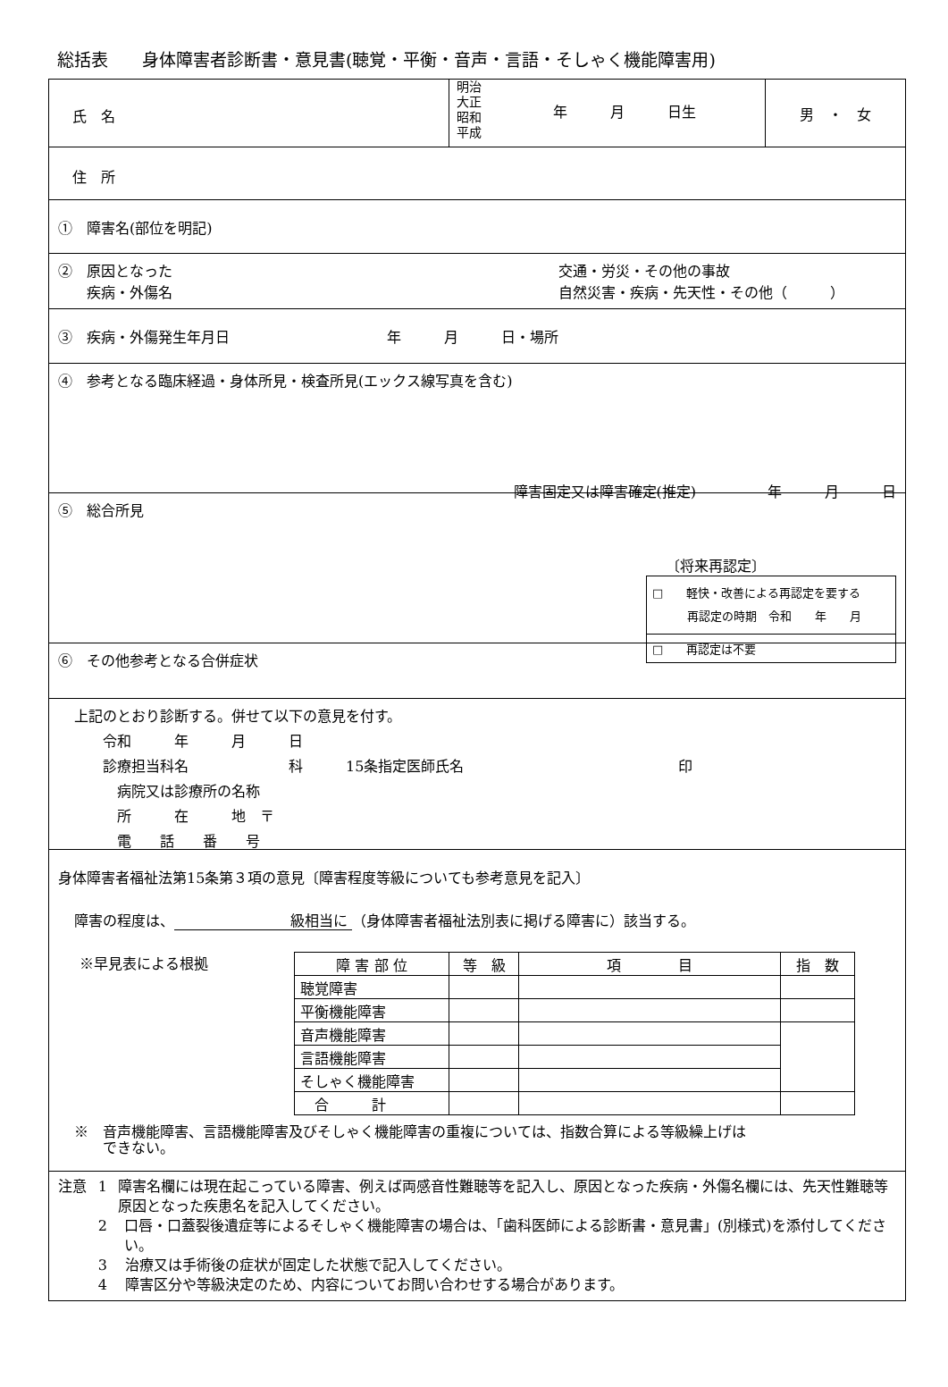総括表　　身体障害者診断書・意見書(聴覚・平衡・音声・言語・そしゃく機能障害用)
氏　名
明治
大正
昭和
平成
年　　　月　　　日生
男　・　女
住　所
①　障害名(部位を明記)
②　原因となった
　　疾病・外傷名
交通・労災・その他の事故
自然災害・疾病・先天性・その他（　　　）
③　疾病・外傷発生年月日　　　　　　　　　　　年　　　月　　　日・場所
④　参考となる臨床経過・身体所見・検査所見(エックス線写真を含む)
障害固定又は障害確定(推定)　　　　　年　　　月　　　日
⑤　総合所見
〔将来再認定〕
□　　軽快・改善による再認定を要する
　　　再認定の時期　令和　　年　　月
□　　再認定は不要
⑥　その他参考となる合併症状
上記のとおり診断する。併せて以下の意見を付す。
　　令和　　　年　　　月　　　日
　　診療担当科名　　　　　　　科　　　15条指定医師氏名　　　　　　　　　　　　　　　印
　　　病院又は診療所の名称
　　　所　　　在　　　地　〒
　　　電　　話　　番　　号
身体障害者福祉法第15条第３項の意見〔障害程度等級についても参考意見を記入〕
障害の程度は、 級相当に （身体障害者福祉法別表に掲げる障害に）該当する。
※早見表による根拠
| 障 害 部 位 | 等 級 | 項 目 | 指 数 |
| --- | --- | --- | --- |
| 聴覚障害 | | | |
| 平衡機能障害 | | | |
| 音声機能障害 | | | |
| 言語機能障害 | | | |
| そしゃく機能障害 | | | |
| 合 計 | | | |
※　音声機能障害、言語機能障害及びそしゃく機能障害の重複については、指数合算による等級繰上げは
　　できない。
注意 1 障害名欄には現在起こっている障害、例えば両感音性難聴等を記入し、原因となった疾病・外傷名欄には、先天性難聴等原因となった疾患名を記入してください。
2 口唇・口蓋裂後遺症等によるそしゃく機能障害の場合は、「歯科医師による診断書・意見書」(別様式)を添付してください。
3 治療又は手術後の症状が固定した状態で記入してください。
4 障害区分や等級決定のため、内容についてお問い合わせする場合があります。